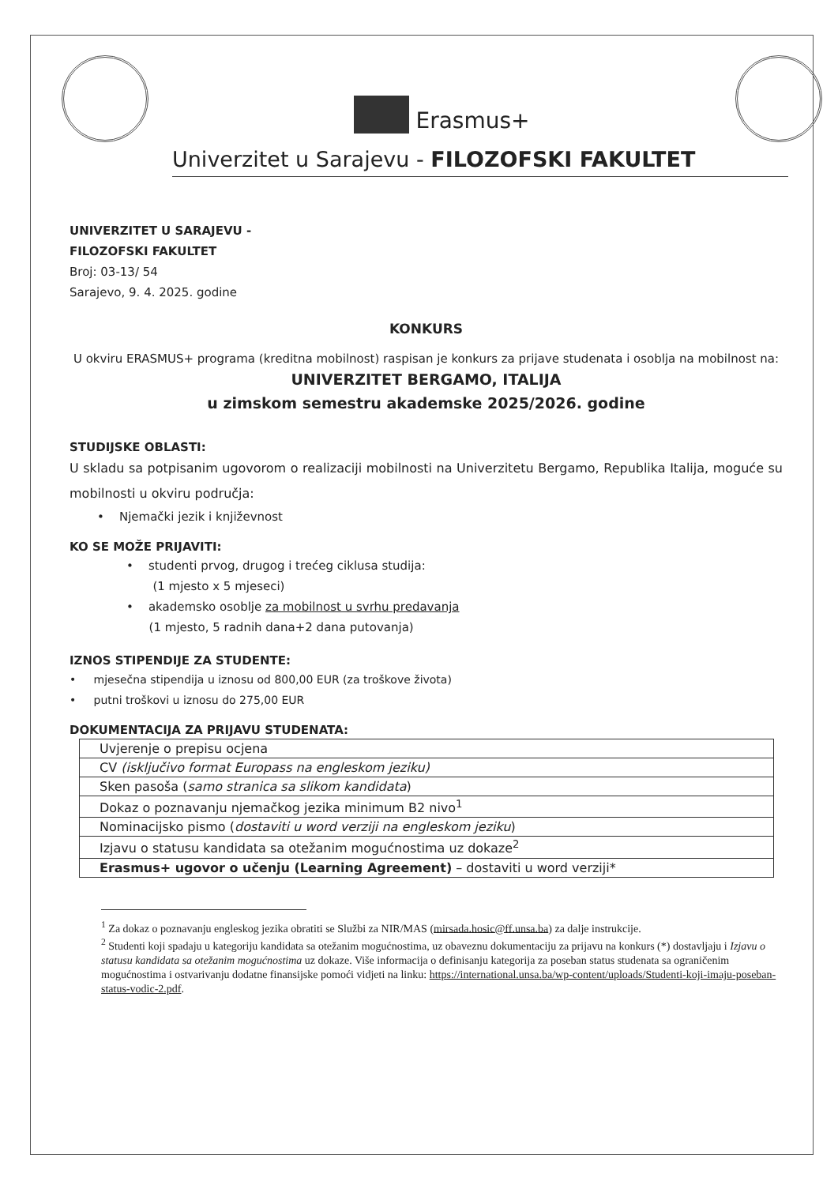Erasmus+
Univerzitet u Sarajevu - FILOZOFSKI FAKULTET
UNIVERZITET U SARAJEVU -
FILOZOFSKI FAKULTET
Broj: 03-13/ 54
Sarajevo, 9. 4. 2025. godine
KONKURS
U okviru ERASMUS+ programa (kreditna mobilnost) raspisan je konkurs za prijave studenata i osoblja na mobilnost na:
UNIVERZITET BERGAMO, ITALIJA
u zimskom semestru akademske 2025/2026. godine
STUDIJSKE OBLASTI:
U skladu sa potpisanim ugovorom o realizaciji mobilnosti na Univerzitetu Bergamo, Republika Italija, moguće su mobilnosti u okviru područja:
• Njemački jezik i književnost
KO SE MOŽE PRIJAVITI:
• studenti prvog, drugog i trećeg ciklusa studija:
(1 mjesto x 5 mjeseci)
• akademsko osoblje za mobilnost u svrhu predavanja
(1 mjesto, 5 radnih dana+2 dana putovanja)
IZNOS STIPENDIJE ZA STUDENTE:
• mjesečna stipendija u iznosu od 800,00 EUR (za troškove života)
• putni troškovi u iznosu do 275,00 EUR
DOKUMENTACIJA ZA PRIJAVU STUDENATA:
| Uvjerenje o prepisu ocjena |
| CV (isključivo format Europass na engleskom jeziku) |
| Sken pasoša ( samo stranica sa slikom kandidata ) |
| Dokaz o poznavanju njemačkog jezika minimum B2 nivo<sup>1</sup> |
| Nominacijsko pismo ( dostaviti u word verziji na engleskom jeziku ) |
| Izjavu o statusu kandidata sa otežanim mogućnostima uz dokaze<sup>2</sup> |
| Erasmus+ ugovor o učenju (Learning Agreement) – dostaviti u word verziji* |
<sup>1</sup> Za dokaz o poznavanju engleskog jezika obratiti se Službi za NIR/MAS (mirsada.hosic@ff.unsa.ba) za dalje instrukcije.
<sup>2</sup> Studenti koji spadaju u kategoriju kandidata sa otežanim mogućnostima, uz obaveznu dokumentaciju za prijavu na konkurs (*) dostavljaju i Izjavu o statusu kandidata sa otežanim mogućnostima uz dokaze. Više informacija o definisanju kategorija za poseban status studenata sa ograničenim mogućnostima i ostvarivanju dodatne finansijske pomoći vidjeti na linku: https://international.unsa.ba/wp-content/uploads/Studenti-koji-imaju-poseban-status-vodic-2.pdf.